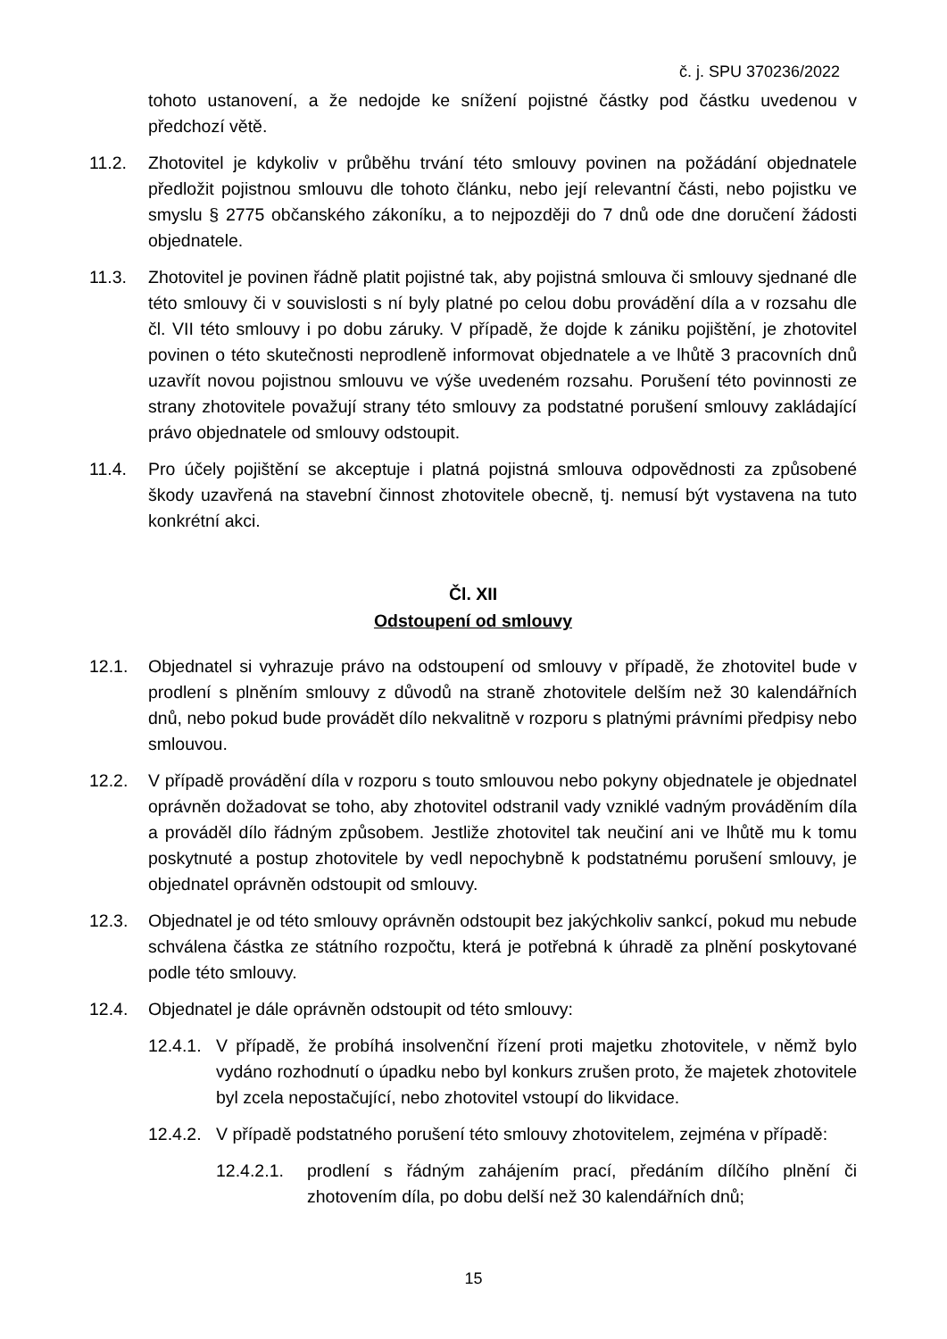č. j. SPU 370236/2022
tohoto ustanovení, a že nedojde ke snížení pojistné částky pod částku uvedenou v předchozí větě.
11.2. Zhotovitel je kdykoliv v průběhu trvání této smlouvy povinen na požádání objednatele předložit pojistnou smlouvu dle tohoto článku, nebo její relevantní části, nebo pojistku ve smyslu § 2775 občanského zákoníku, a to nejpozději do 7 dnů ode dne doručení žádosti objednatele.
11.3. Zhotovitel je povinen řádně platit pojistné tak, aby pojistná smlouva či smlouvy sjednané dle této smlouvy či v souvislosti s ní byly platné po celou dobu provádění díla a v rozsahu dle čl. VII této smlouvy i po dobu záruky. V případě, že dojde k zániku pojištění, je zhotovitel povinen o této skutečnosti neprodleně informovat objednatele a ve lhůtě 3 pracovních dnů uzavřít novou pojistnou smlouvu ve výše uvedeném rozsahu. Porušení této povinnosti ze strany zhotovitele považují strany této smlouvy za podstatné porušení smlouvy zakládající právo objednatele od smlouvy odstoupit.
11.4. Pro účely pojištění se akceptuje i platná pojistná smlouva odpovědnosti za způsobené škody uzavřená na stavební činnost zhotovitele obecně, tj. nemusí být vystavena na tuto konkrétní akci.
Čl. XII
Odstoupení od smlouvy
12.1. Objednatel si vyhrazuje právo na odstoupení od smlouvy v případě, že zhotovitel bude v prodlení s plněním smlouvy z důvodů na straně zhotovitele delším než 30 kalendářních dnů, nebo pokud bude provádět dílo nekvalitně v rozporu s platnými právními předpisy nebo smlouvou.
12.2. V případě provádění díla v rozporu s touto smlouvou nebo pokyny objednatele je objednatel oprávněn dožadovat se toho, aby zhotovitel odstranil vady vzniklé vadným prováděním díla a prováděl dílo řádným způsobem. Jestliže zhotovitel tak neučiní ani ve lhůtě mu k tomu poskytnuté a postup zhotovitele by vedl nepochybně k podstatnému porušení smlouvy, je objednatel oprávněn odstoupit od smlouvy.
12.3. Objednatel je od této smlouvy oprávněn odstoupit bez jakýchkoliv sankcí, pokud mu nebude schválena částka ze státního rozpočtu, která je potřebná k úhradě za plnění poskytované podle této smlouvy.
12.4. Objednatel je dále oprávněn odstoupit od této smlouvy:
12.4.1. V případě, že probíhá insolvenční řízení proti majetku zhotovitele, v němž bylo vydáno rozhodnutí o úpadku nebo byl konkurs zrušen proto, že majetek zhotovitele byl zcela nepostačující, nebo zhotovitel vstoupí do likvidace.
12.4.2. V případě podstatného porušení této smlouvy zhotovitelem, zejména v případě:
12.4.2.1. prodlení s řádným zahájením prací, předáním dílčího plnění či zhotovením díla, po dobu delší než 30 kalendářních dnů;
15